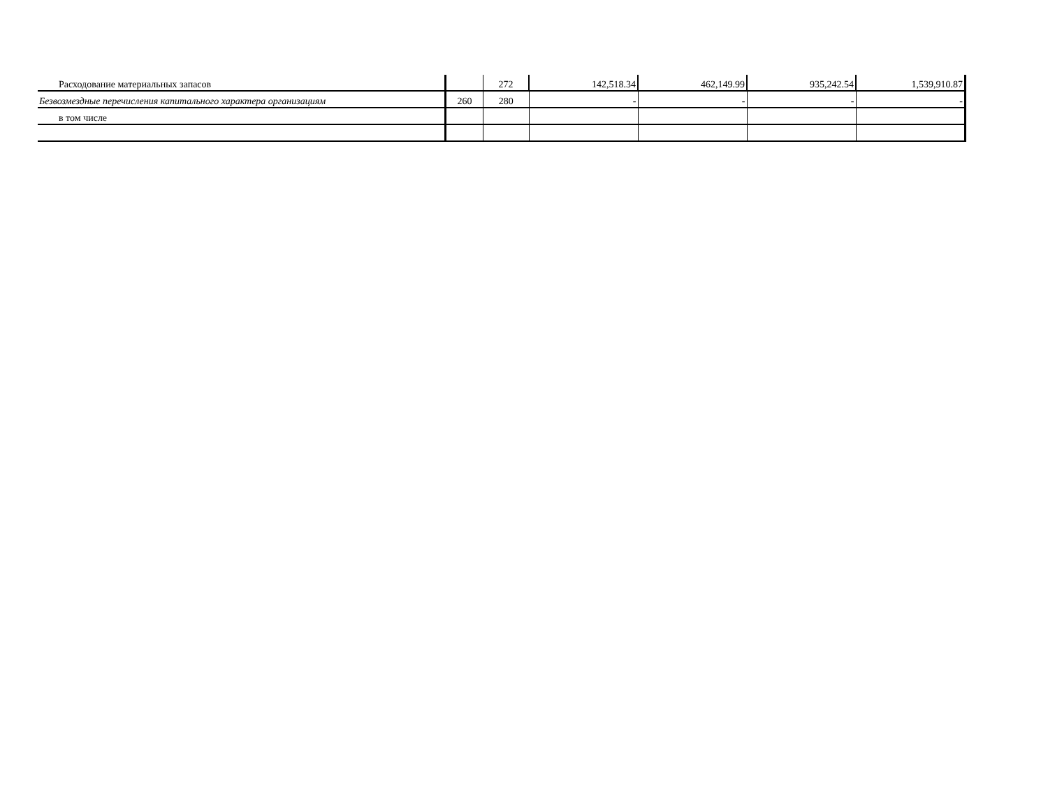| Расходование материальных запасов | | 272 | 142,518.34 | 462,149.99 | 935,242.54 | 1,539,910.87 |
| Безвозмездные перечисления капитального характера организациям | 260 | 280 | - | - | - | - |
| в том числе | | | | | | |